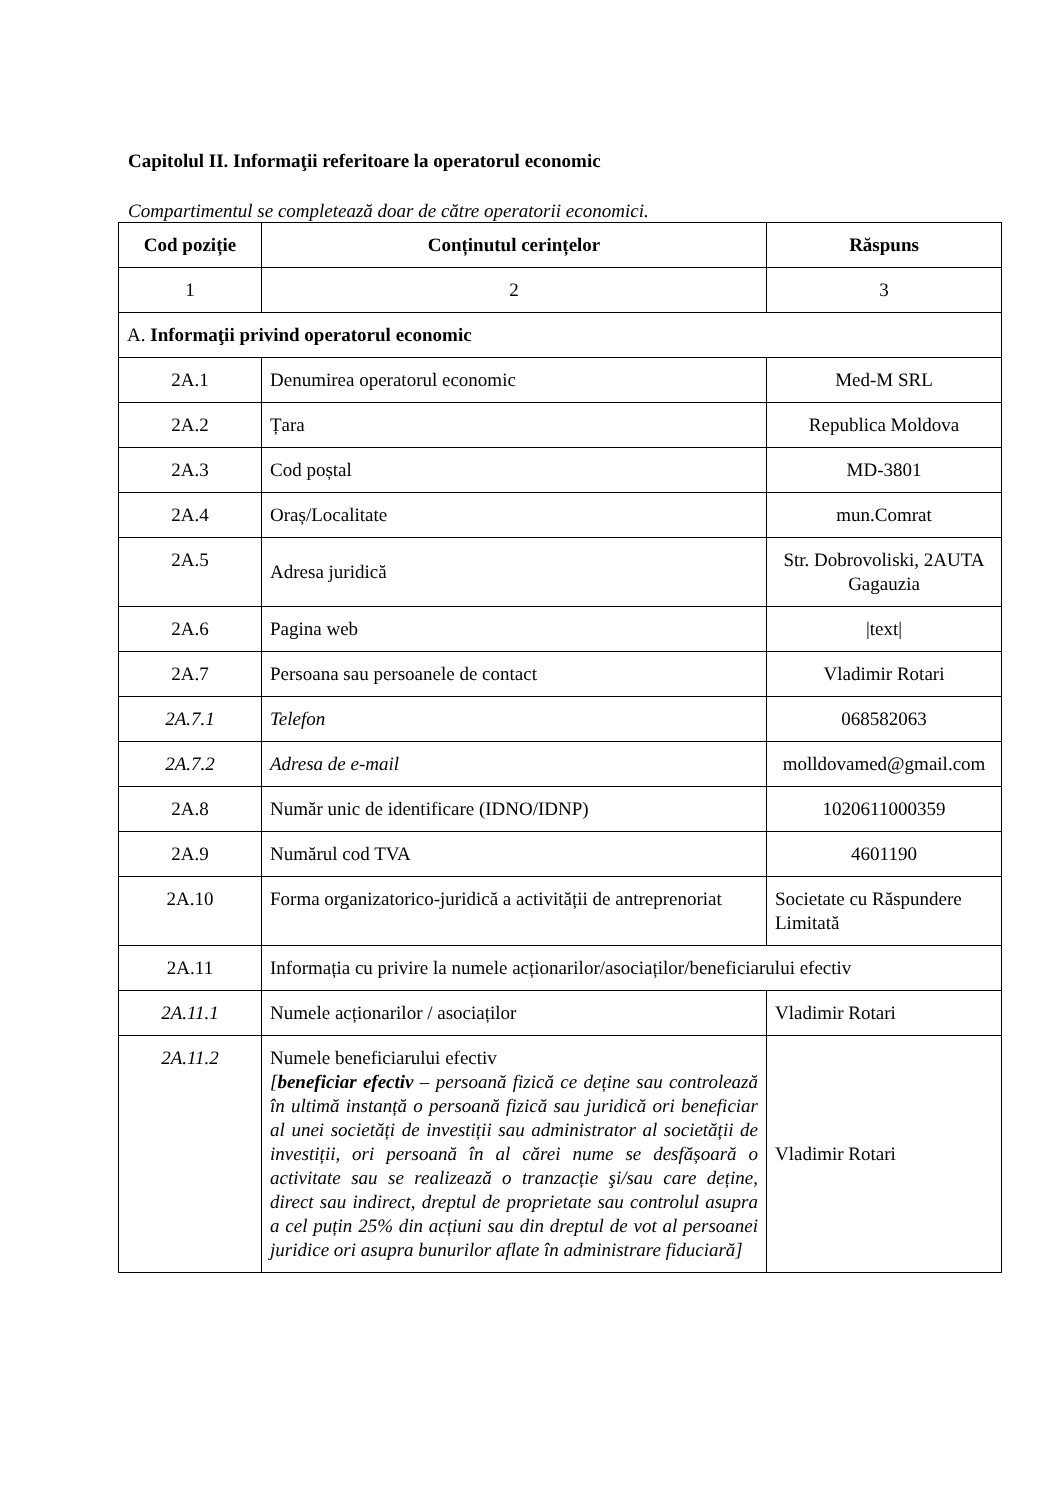Capitolul II. Informaţii referitoare la operatorul economic
Compartimentul se completează doar de către operatorii economici.
| Cod poziție | Conținutul cerințelor | Răspuns |
| --- | --- | --- |
| 1 | 2 | 3 |
| A. Informaţii privind operatorul economic | | |
| 2A.1 | Denumirea operatorul economic | Med-M SRL |
| 2A.2 | Țara | Republica Moldova |
| 2A.3 | Cod poștal | MD-3801 |
| 2A.4 | Oraș/Localitate | mun.Comrat |
| 2A.5 | Adresa juridică | Str. Dobrovoliski, 2AUTA Gagauzia |
| 2A.6 | Pagina web | /text/ |
| 2A.7 | Persoana sau persoanele de contact | Vladimir Rotari |
| 2A.7.1 | Telefon | 068582063 |
| 2A.7.2 | Adresa de e-mail | molldovamed@gmail.com |
| 2A.8 | Număr unic de identificare (IDNO/IDNP) | 1020611000359 |
| 2A.9 | Numărul cod TVA | 4601190 |
| 2A.10 | Forma organizatorico-juridică a activității de antreprenoriat | Societate cu Răspundere Limitată |
| 2A.11 | Informația cu privire la numele acționarilor/asociaților/beneficiarului efectiv | |
| 2A.11.1 | Numele acționarilor / asociaților | Vladimir Rotari |
| 2A.11.2 | Numele beneficiarului efectiv [ beneficiar efectiv – persoană fizică ce deține sau controlează în ultimă instanță o persoană fizică sau juridică ori beneficiar al unei societăți de investiții sau administrator al societății de investiții, ori persoană în al cărei nume se desfășoară o activitate sau se realizează o tranzacție şi/sau care deține, direct sau indirect, dreptul de proprietate sau controlul asupra a cel puțin 25% din acțiuni sau din dreptul de vot al persoanei juridice ori asupra bunurilor aflate în administrare fiduciară] | Vladimir Rotari |